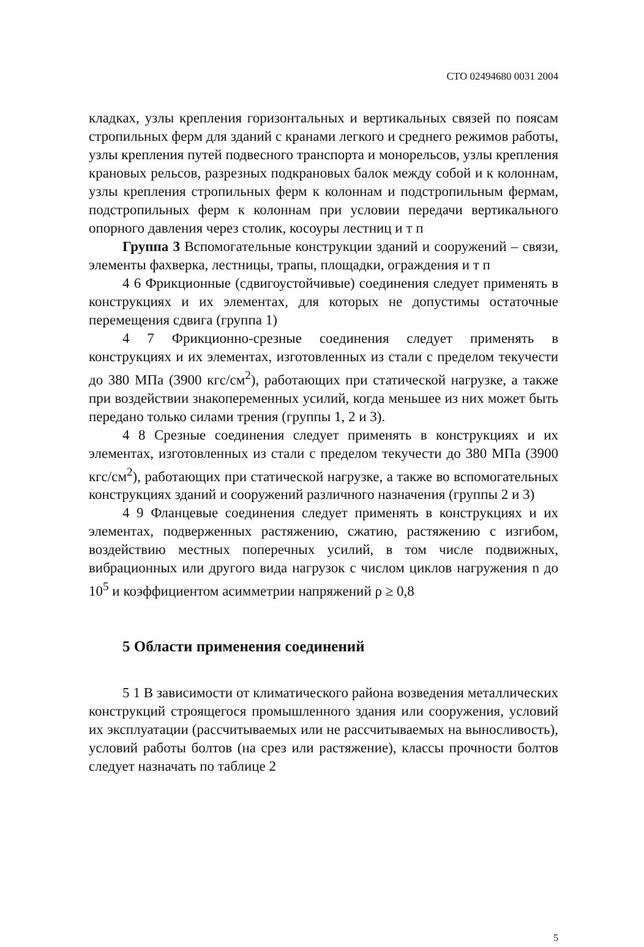СТО 02494680 0031 2004
кладках, узлы крепления горизонтальных и вертикальных связей по поясам стропильных ферм для зданий с кранами легкого и среднего режимов работы, узлы крепления путей подвесного транспорта и монорельсов, узлы крепления крановых рельсов, разрезных подкрановых балок между собой и к колоннам, узлы крепления стропильных ферм к колоннам и подстропильным фермам, подстропильных ферм к колоннам при условии передачи вертикального опорного давления через столик, косоуры лестниц и т п
Группа 3 Вспомогательные конструкции зданий и сооружений – связи, элементы фахверка, лестницы, трапы, площадки, ограждения и т п
4 6 Фрикционные (сдвигоустойчивые) соединения следует применять в конструкциях и их элементах, для которых не допустимы остаточные перемещения сдвига (группа 1)
4 7 Фрикционно-срезные соединения следует применять в конструкциях и их элементах, изготовленных из стали с пределом текучести до 380 МПа (3900 кгс/см<sup>2</sup>), работающих при статической нагрузке, а также при воздействии знакопеременных усилий, когда меньшее из них может быть передано только силами трения (группы 1, 2 и 3).
4 8 Срезные соединения следует применять в конструкциях и их элементах, изготовленных из стали с пределом текучести до 380 МПа (3900 кгс/см<sup>2</sup>), работающих при статической нагрузке, а также во вспомогательных конструкциях зданий и сооружений различного назначения (группы 2 и 3)
4 9 Фланцевые соединения следует применять в конструкциях и их элементах, подверженных растяжению, сжатию, растяжению с изгибом, воздействию местных поперечных усилий, в том числе подвижных, вибрационных или другого вида нагрузок с числом циклов нагружения n до 10<sup>5</sup> и коэффициентом асимметрии напряжений ρ ≥ 0,8
5 Области применения соединений
5 1 В зависимости от климатического района возведения металлических конструкций строящегося промышленного здания или сооружения, условий их эксплуатации (рассчитываемых или не рассчитываемых на выносливость), условий работы болтов (на срез или растяжение), классы прочности болтов следует назначать по таблице 2
5